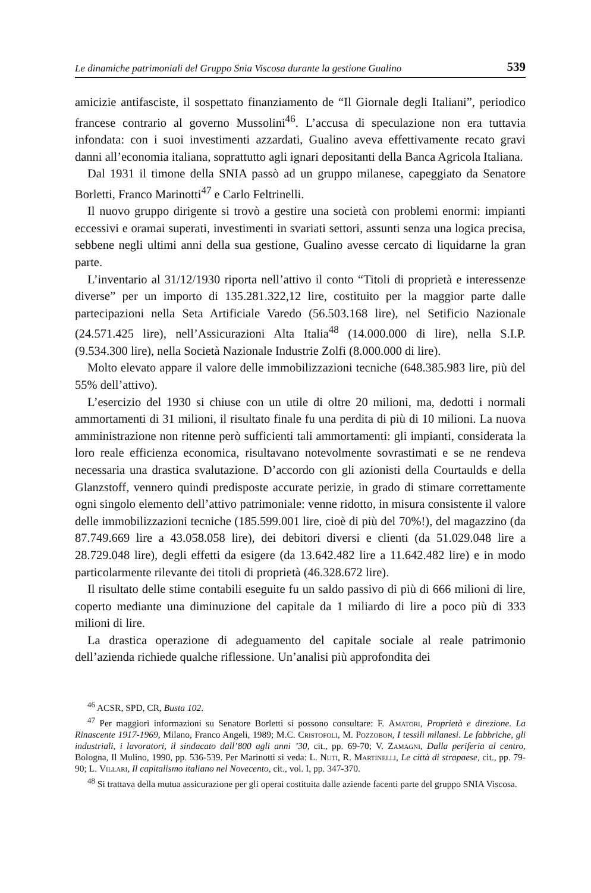Le dinamiche patrimoniali del Gruppo Snia Viscosa durante la gestione Gualino 539
amicizie antifasciste, il sospettato finanziamento de “Il Giornale degli Italiani”, periodico francese contrario al governo Mussolini<sup>46</sup>. L’accusa di speculazione non era tuttavia infondata: con i suoi investimenti azzardati, Gualino aveva effettivamente recato gravi danni all’economia italiana, soprattutto agli ignari depositanti della Banca Agricola Italiana.
Dal 1931 il timone della SNIA passò ad un gruppo milanese, capeggiato da Senatore Borletti, Franco Marinotti<sup>47</sup> e Carlo Feltrinelli.
Il nuovo gruppo dirigente si trovò a gestire una società con problemi enormi: impianti eccessivi e oramai superati, investimenti in svariati settori, assunti senza una logica precisa, sebbene negli ultimi anni della sua gestione, Gualino avesse cercato di liquidarne la gran parte.
L’inventario al 31/12/1930 riporta nell’attivo il conto “Titoli di proprietà e interessenze diverse” per un importo di 135.281.322,12 lire, costituito per la maggior parte dalle partecipazioni nella Seta Artificiale Varedo (56.503.168 lire), nel Setificio Nazionale (24.571.425 lire), nell’Assicurazioni Alta Italia<sup>48</sup> (14.000.000 di lire), nella S.I.P. (9.534.300 lire), nella Società Nazionale Industrie Zolfi (8.000.000 di lire).
Molto elevato appare il valore delle immobilizzazioni tecniche (648.385.983 lire, più del 55% dell’attivo).
L’esercizio del 1930 si chiuse con un utile di oltre 20 milioni, ma, dedotti i normali ammortamenti di 31 milioni, il risultato finale fu una perdita di più di 10 milioni. La nuova amministrazione non ritenne però sufficienti tali ammortamenti: gli impianti, considerata la loro reale efficienza economica, risultavano notevolmente sovrastimati e se ne rendeva necessaria una drastica svalutazione. D’accordo con gli azionisti della Courtaulds e della Glanzstoff, vennero quindi predisposte accurate perizie, in grado di stimare correttamente ogni singolo elemento dell’attivo patrimoniale: venne ridotto, in misura consistente il valore delle immobilizzazioni tecniche (185.599.001 lire, cioè di più del 70%!), del magazzino (da 87.749.669 lire a 43.058.058 lire), dei debitori diversi e clienti (da 51.029.048 lire a 28.729.048 lire), degli effetti da esigere (da 13.642.482 lire a 11.642.482 lire) e in modo particolarmente rilevante dei titoli di proprietà (46.328.672 lire).
Il risultato delle stime contabili eseguite fu un saldo passivo di più di 666 milioni di lire, coperto mediante una diminuzione del capitale da 1 miliardo di lire a poco più di 333 milioni di lire.
La drastica operazione di adeguamento del capitale sociale al reale patrimonio dell’azienda richiede qualche riflessione. Un’analisi più approfondita dei
<sup>46</sup> ACSR, SPD, CR, Busta 102.
<sup>47</sup> Per maggiori informazioni su Senatore Borletti si possono consultare: F. Amatori, Proprietà e direzione. La Rinascente 1917-1969, Milano, Franco Angeli, 1989; M.C. Cristofoli, M. Pozzobon, I tessili milanesi. Le fabbriche, gli industriali, i lavoratori, il sindacato dall’800 agli anni ’30, cit., pp. 69-70; V. Zamagni, Dalla periferia al centro, Bologna, Il Mulino, 1990, pp. 536-539. Per Marinotti si veda: L. Nuti, R. Martinelli, Le città di strapaese, cit., pp. 79-90; L. Villari, Il capitalismo italiano nel Novecento, cit., vol. I, pp. 347-370.
<sup>48</sup> Si trattava della mutua assicurazione per gli operai costituita dalle aziende facenti parte del gruppo SNIA Viscosa.